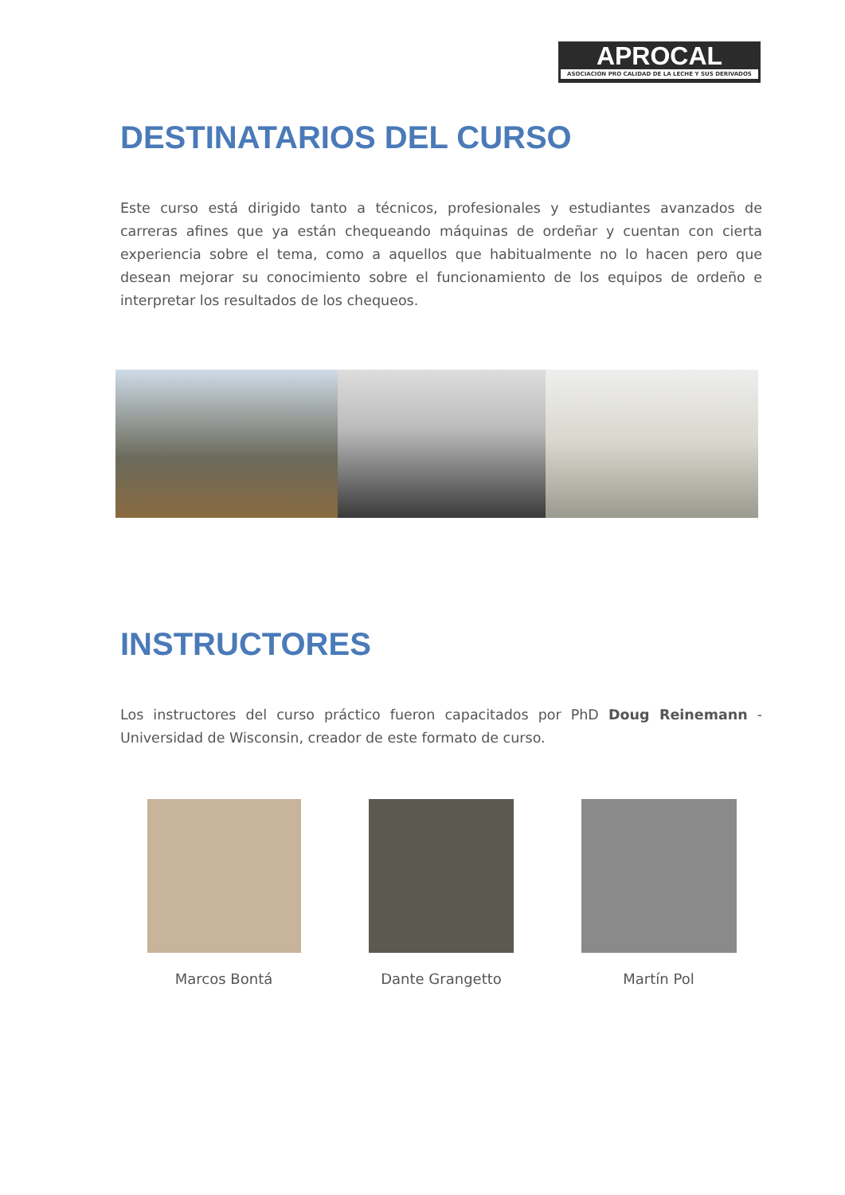APROCAL
ASOCIACION PRO CALIDAD DE LA LECHE Y SUS DERIVADOS
DESTINATARIOS DEL CURSO
Este curso está dirigido tanto a técnicos, profesionales y estudiantes avanzados de carreras afines que ya están chequeando máquinas de ordeñar y cuentan con cierta experiencia sobre el tema, como a aquellos que habitualmente no lo hacen pero que desean mejorar su conocimiento sobre el funcionamiento de los equipos de ordeño e interpretar los resultados de los chequeos.
INSTRUCTORES
Los instructores del curso práctico fueron capacitados por PhD Doug Reinemann - Universidad de Wisconsin, creador de este formato de curso.
Marcos Bontá Dante Grangetto Martín Pol